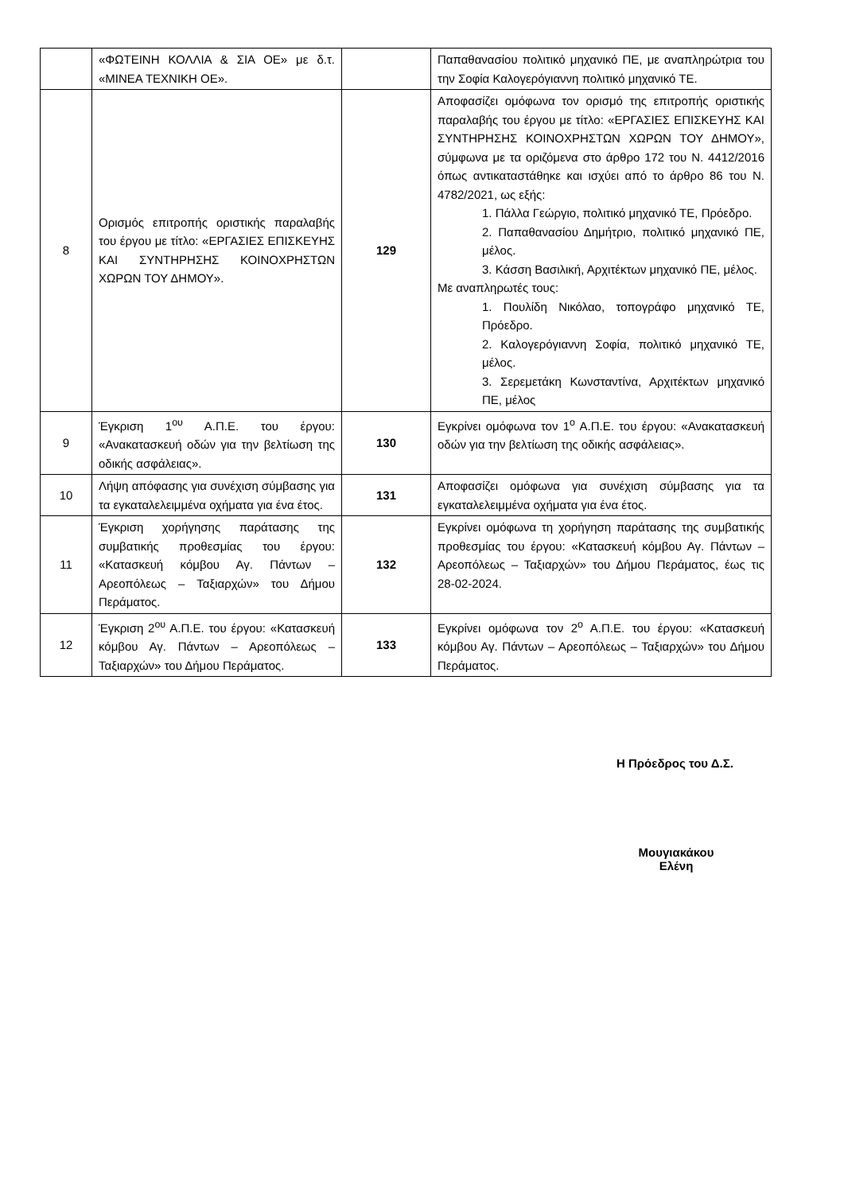| | «ΦΩΤΕΙΝΗ ΚΟΛΛΙΑ & ΣΙΑ ΟΕ» με δ.τ. «ΜΙΝΕΑ ΤΕΧΝΙΚΗ ΟΕ». | | Παπαθανασίου πολιτικό μηχανικό ΠΕ, με αναπληρώτρια του την Σοφία Καλογερόγιαννη πολιτικό μηχανικό ΤΕ. |
| 8 | Ορισμός επιτροπής οριστικής παραλαβής του έργου με τίτλο: «ΕΡΓΑΣΙΕΣ ΕΠΙΣΚΕΥΗΣ ΚΑΙ ΣΥΝΤΗΡΗΣΗΣ ΚΟΙΝΟΧΡΗΣΤΩΝ ΧΩΡΩΝ ΤΟΥ ΔΗΜΟΥ». | 129 | Αποφασίζει ομόφωνα τον ορισμό της επιτροπής οριστικής παραλαβής του έργου με τίτλο: «ΕΡΓΑΣΙΕΣ ΕΠΙΣΚΕΥΗΣ ΚΑΙ ΣΥΝΤΗΡΗΣΗΣ ΚΟΙΝΟΧΡΗΣΤΩΝ ΧΩΡΩΝ ΤΟΥ ΔΗΜΟΥ», σύμφωνα με τα οριζόμενα στο άρθρο 172 του Ν. 4412/2016 όπως αντικαταστάθηκε και ισχύει από το άρθρο 86 του Ν. 4782/2021, ως εξής: 1. Πάλλα Γεώργιο, πολιτικό μηχανικό ΤΕ, Πρόεδρο. 2. Παπαθανασίου Δημήτριο, πολιτικό μηχανικό ΠΕ, μέλος. 3. Κάσση Βασιλική, Αρχιτέκτων μηχανικό ΠΕ, μέλος. Με αναπληρωτές τους: 1. Πουλίδη Νικόλαο, τοπογράφο μηχανικό ΤΕ, Πρόεδρο. 2. Καλογερόγιαννη Σοφία, πολιτικό μηχανικό ΤΕ, μέλος. 3. Σερεμετάκη Κωνσταντίνα, Αρχιτέκτων μηχανικό ΠΕ, μέλος |
| 9 | Έγκριση 1<sup>ου</sup> Α.Π.Ε. του έργου: «Ανακατασκευή οδών για την βελτίωση της οδικής ασφάλειας». | 130 | Εγκρίνει ομόφωνα τον 1<sup>ο</sup> Α.Π.Ε. του έργου: «Ανακατασκευή οδών για την βελτίωση της οδικής ασφάλειας». |
| 10 | Λήψη απόφασης για συνέχιση σύμβασης για τα εγκαταλελειμμένα οχήματα για ένα έτος. | 131 | Αποφασίζει ομόφωνα για συνέχιση σύμβασης για τα εγκαταλελειμμένα οχήματα για ένα έτος. |
| 11 | Έγκριση χορήγησης παράτασης της συμβατικής προθεσμίας του έργου: «Κατασκευή κόμβου Αγ. Πάντων – Αρεοπόλεως – Ταξιαρχών» του Δήμου Περάματος. | 132 | Εγκρίνει ομόφωνα τη χορήγηση παράτασης της συμβατικής προθεσμίας του έργου: «Κατασκευή κόμβου Αγ. Πάντων – Αρεοπόλεως – Ταξιαρχών» του Δήμου Περάματος, έως τις 28-02-2024. |
| 12 | Έγκριση 2<sup>ου</sup> Α.Π.Ε. του έργου: «Κατασκευή κόμβου Αγ. Πάντων – Αρεοπόλεως – Ταξιαρχών» του Δήμου Περάματος. | 133 | Εγκρίνει ομόφωνα τον 2<sup>ο</sup> Α.Π.Ε. του έργου: «Κατασκευή κόμβου Αγ. Πάντων – Αρεοπόλεως – Ταξιαρχών» του Δήμου Περάματος. |
Η Πρόεδρος του Δ.Σ.
Μουγιακάκου Ελένη